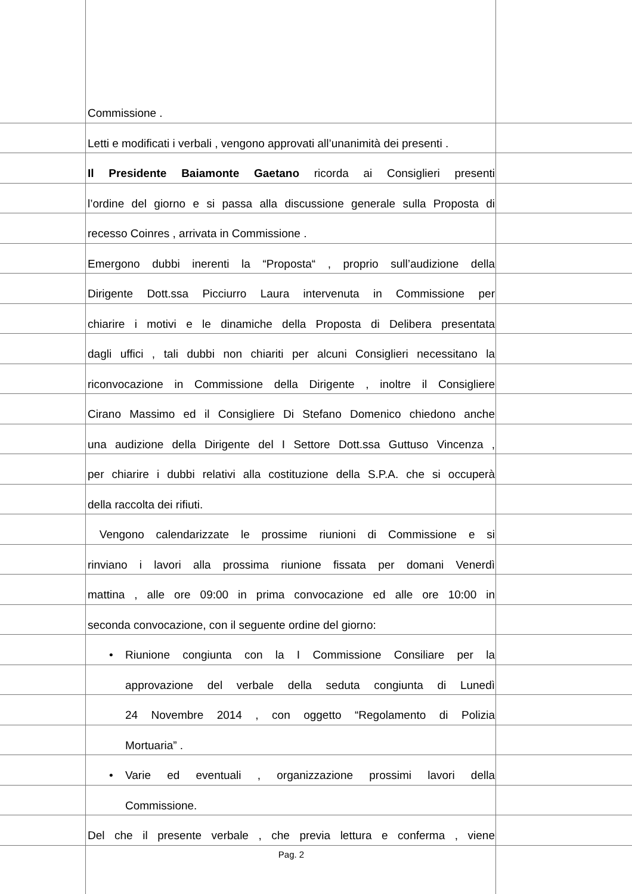Commissione .
Letti e modificati i verbali , vengono approvati all’unanimità dei presenti .
Il Presidente Baiamonte Gaetano ricorda ai Consiglieri presenti
l’ordine del giorno e si passa alla discussione generale sulla Proposta di
recesso Coinres , arrivata in Commissione .
Emergono dubbi inerenti la “Proposta“ , proprio sull’audizione della
Dirigente Dott.ssa Picciurro Laura intervenuta in Commissione per
chiarire i motivi e le dinamiche della Proposta di Delibera presentata
dagli uffici , tali dubbi non chiariti per alcuni Consiglieri necessitano la
riconvocazione in Commissione della Dirigente , inoltre il Consigliere
Cirano Massimo ed il Consigliere Di Stefano Domenico chiedono anche
una audizione della Dirigente del I Settore Dott.ssa Guttuso Vincenza ,
per chiarire i dubbi relativi alla costituzione della S.P.A. che si occuperà
della raccolta dei rifiuti.
Vengono calendarizzate le prossime riunioni di Commissione e si
rinviano i lavori alla prossima riunione fissata per domani Venerdì
mattina , alle ore 09:00 in prima convocazione ed alle ore 10:00 in
seconda convocazione, con il seguente ordine del giorno:
• Riunione congiunta con la I Commissione Consiliare per la
approvazione del verbale della seduta congiunta di Lunedì
24 Novembre 2014 , con oggetto “Regolamento di Polizia
Mortuaria” .
• Varie ed eventuali , organizzazione prossimi lavori della
Commissione.
Del che il presente verbale , che previa lettura e conferma , viene
Pag. 2